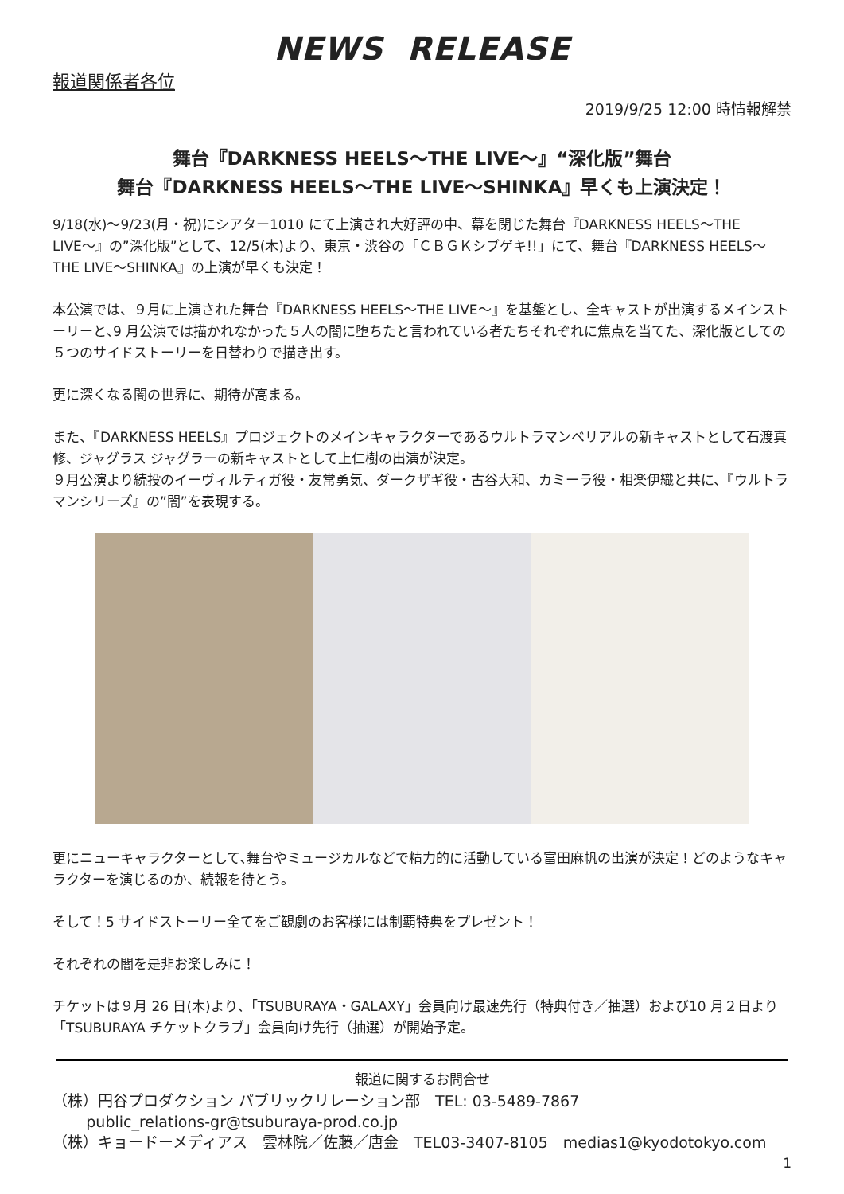NEWS RELEASE
報道関係者各位
2019/9/25 12:00 時情報解禁
舞台『DARKNESS HEELS〜THE LIVE〜』“深化版”舞台
舞台『DARKNESS HEELS〜THE LIVE〜SHINKA』早くも上演決定！
9/18(水)〜9/23(月・祝)にシアター1010 にて上演され大好評の中、幕を閉じた舞台『DARKNESS HEELS〜THE LIVE〜』の”深化版”として、12/5(木)より、東京・渋谷の「ＣＢＧＫシブゲキ!!」にて、舞台『DARKNESS HEELS〜THE LIVE〜SHINKA』の上演が早くも決定！
本公演では、９月に上演された舞台『DARKNESS HEELS〜THE LIVE〜』を基盤とし、全キャストが出演するメインストーリーと､9 月公演では描かれなかった５人の闇に堕ちたと言われている者たちそれぞれに焦点を当てた、深化版としての５つのサイドストーリーを日替わりで描き出す。
更に深くなる闇の世界に、期待が高まる。
また、『DARKNESS HEELS』プロジェクトのメインキャラクターであるウルトラマンベリアルの新キャストとして石渡真修、ジャグラス ジャグラーの新キャストとして上仁樹の出演が決定。
９月公演より続投のイーヴィルティガ役・友常勇気、ダークザギ役・古谷大和、カミーラ役・相楽伊織と共に、『ウルトラマンシリーズ』の”闇”を表現する。
更にニューキャラクターとして､舞台やミュージカルなどで精力的に活動している富田麻帆の出演が決定！どのようなキャラクターを演じるのか、続報を待とう。
そして！5 サイドストーリー全てをご観劇のお客様には制覇特典をプレゼント！
それぞれの闇を是非お楽しみに！
チケットは９月 26 日(木)より､「TSUBURAYA・GALAXY」会員向け最速先行（特典付き／抽選）および10 月２日より「TSUBURAYA チケットクラブ」会員向け先行（抽選）が開始予定。
報道に関するお問合せ
（株）円谷プロダクション パブリックリレーション部　TEL: 03-5489-7867
public_relations-gr@tsuburaya-prod.co.jp
（株）キョードーメディアス　雲林院／佐藤／唐金　TEL03-3407-8105　medias1@kyodotokyo.com
1